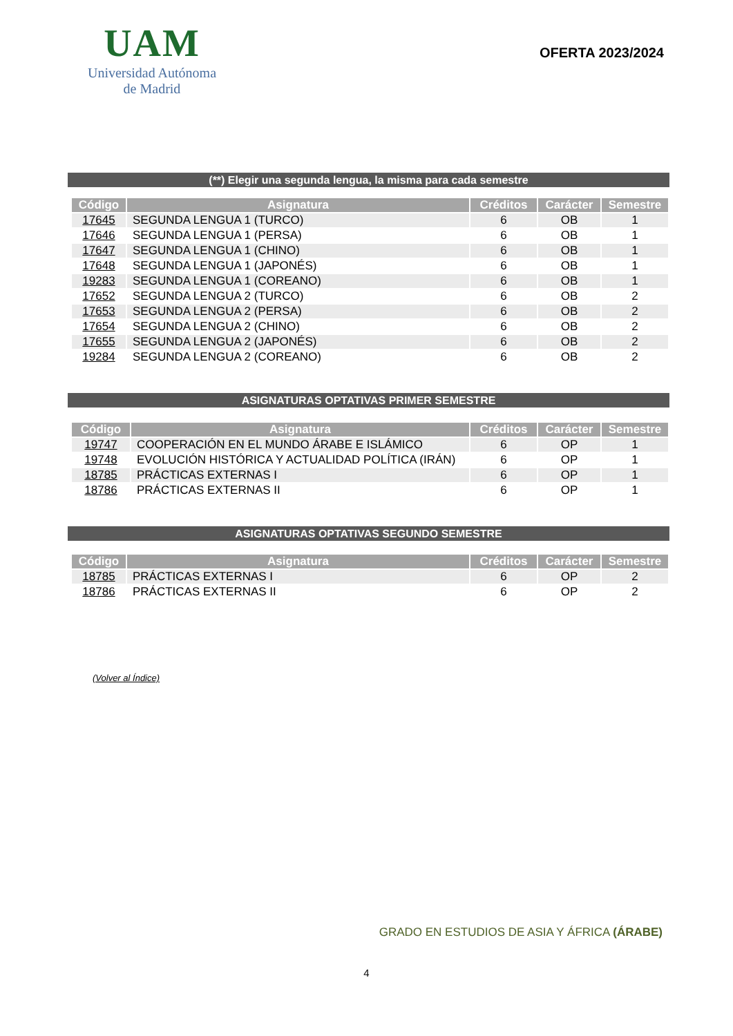UAM
Universidad Autónoma
de Madrid
OFERTA 2023/2024
(**) Elegir una segunda lengua, la misma para cada semestre
| Código | Asignatura | Créditos | Carácter | Semestre |
| --- | --- | --- | --- | --- |
| 17645 | SEGUNDA LENGUA 1 (TURCO) | 6 | OB | 1 |
| 17646 | SEGUNDA LENGUA 1 (PERSA) | 6 | OB | 1 |
| 17647 | SEGUNDA LENGUA 1 (CHINO) | 6 | OB | 1 |
| 17648 | SEGUNDA LENGUA 1 (JAPONÉS) | 6 | OB | 1 |
| 19283 | SEGUNDA LENGUA 1 (COREANO) | 6 | OB | 1 |
| 17652 | SEGUNDA LENGUA 2 (TURCO) | 6 | OB | 2 |
| 17653 | SEGUNDA LENGUA 2 (PERSA) | 6 | OB | 2 |
| 17654 | SEGUNDA LENGUA 2 (CHINO) | 6 | OB | 2 |
| 17655 | SEGUNDA LENGUA 2 (JAPONÉS) | 6 | OB | 2 |
| 19284 | SEGUNDA LENGUA 2 (COREANO) | 6 | OB | 2 |
ASIGNATURAS OPTATIVAS PRIMER SEMESTRE
| Código | Asignatura | Créditos | Carácter | Semestre |
| --- | --- | --- | --- | --- |
| 19747 | COOPERACIÓN EN EL MUNDO ÁRABE E ISLÁMICO | 6 | OP | 1 |
| 19748 | EVOLUCIÓN HISTÓRICA Y ACTUALIDAD POLÍTICA (IRÁN) | 6 | OP | 1 |
| 18785 | PRÁCTICAS EXTERNAS I | 6 | OP | 1 |
| 18786 | PRÁCTICAS EXTERNAS II | 6 | OP | 1 |
ASIGNATURAS OPTATIVAS SEGUNDO SEMESTRE
| Código | Asignatura | Créditos | Carácter | Semestre |
| --- | --- | --- | --- | --- |
| 18785 | PRÁCTICAS EXTERNAS I | 6 | OP | 2 |
| 18786 | PRÁCTICAS EXTERNAS II | 6 | OP | 2 |
(Volver al Índice)
GRADO EN ESTUDIOS DE ASIA Y ÁFRICA (ÁRABE)
4